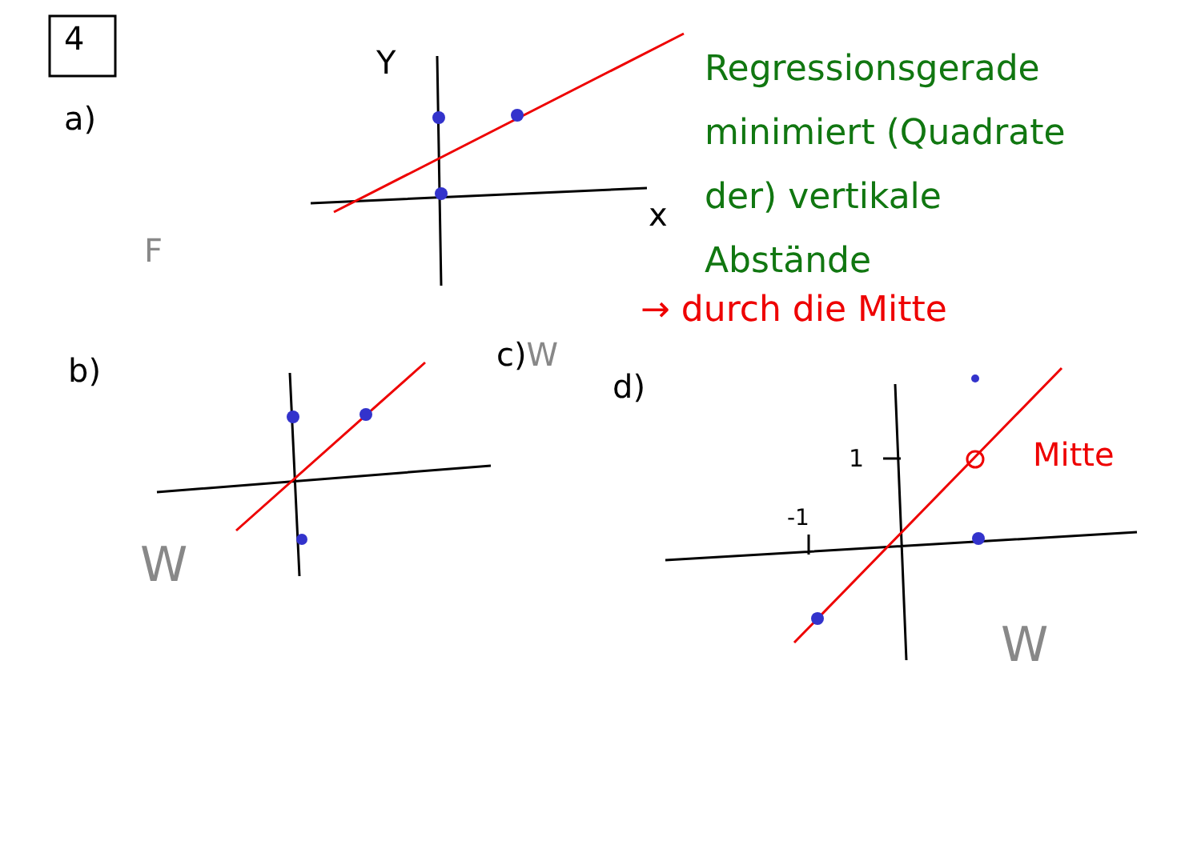4
a)
Y
x
F
Regressionsgerade
minimiert (Quadrate
der) vertikale
Abstände
→ durch die Mitte
b) c)W
d)
1
-1
Mitte
W
W